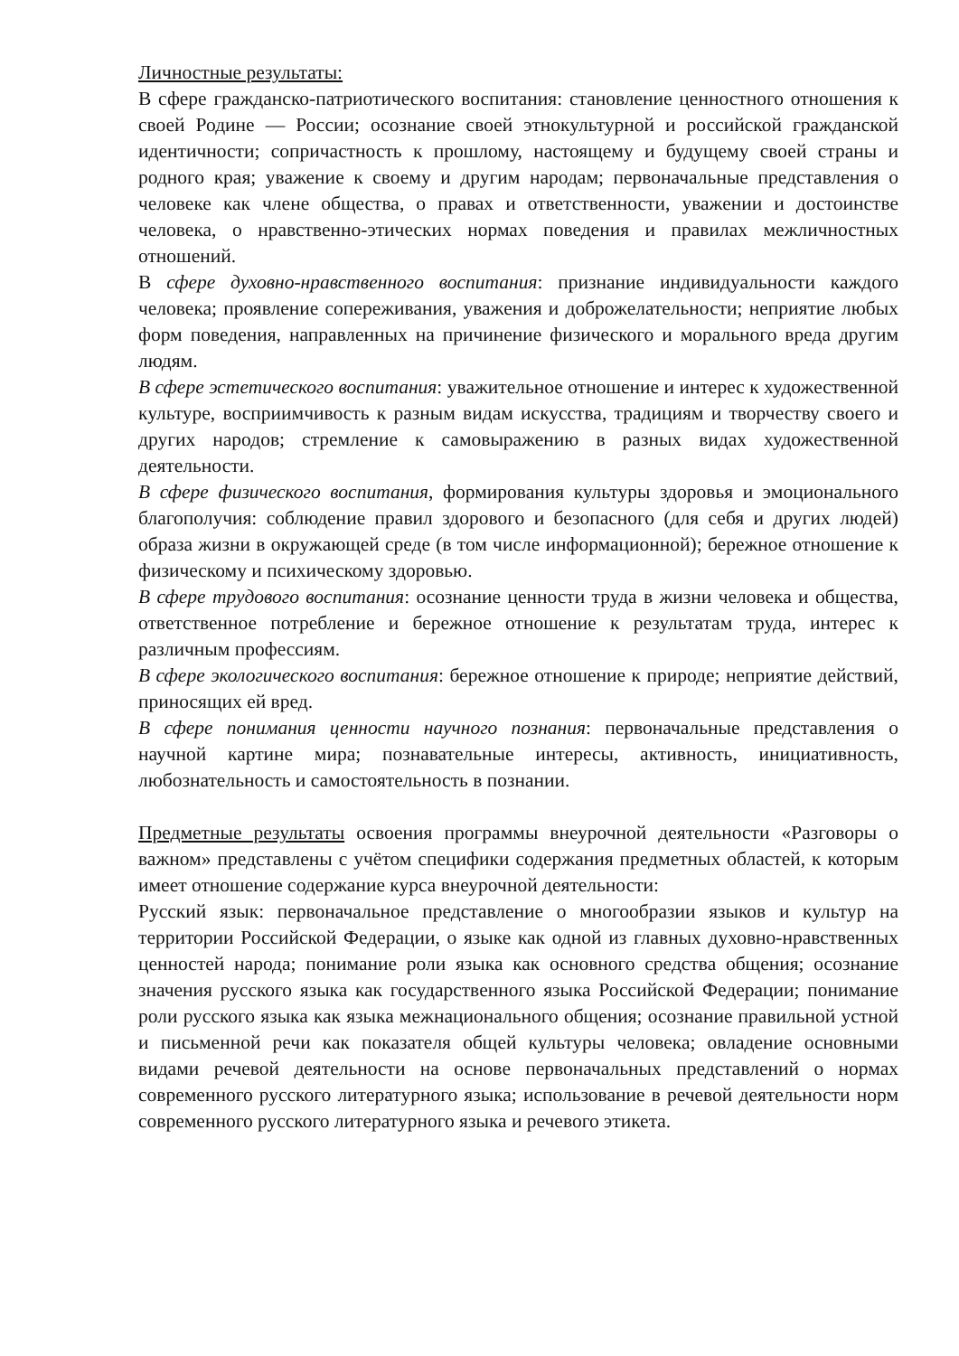Личностные результаты:
В сфере гражданско-патриотического воспитания: становление ценностного отношения к своей Родине — России; осознание своей этнокультурной и российской гражданской идентичности; сопричастность к прошлому, настоящему и будущему своей страны и родного края; уважение к своему и другим народам; первоначальные представления о человеке как члене общества, о правах и ответственности, уважении и достоинстве человека, о нравственно-этических нормах поведения и правилах межличностных отношений.
В сфере духовно-нравственного воспитания: признание индивидуальности каждого человека; проявление сопереживания, уважения и доброжелательности; неприятие любых форм поведения, направленных на причинение физического и морального вреда другим людям.
В сфере эстетического воспитания: уважительное отношение и интерес к художественной культуре, восприимчивость к разным видам искусства, традициям и творчеству своего и других народов; стремление к самовыражению в разных видах художественной деятельности.
В сфере физического воспитания, формирования культуры здоровья и эмоционального благополучия: соблюдение правил здорового и безопасного (для себя и других людей) образа жизни в окружающей среде (в том числе информационной); бережное отношение к физическому и психическому здоровью.
В сфере трудового воспитания: осознание ценности труда в жизни человека и общества, ответственное потребление и бережное отношение к результатам труда, интерес к различным профессиям.
В сфере экологического воспитания: бережное отношение к природе; неприятие действий, приносящих ей вред.
В сфере понимания ценности научного познания: первоначальные представления о научной картине мира; познавательные интересы, активность, инициативность, любознательность и самостоятельность в познании.
Предметные результаты освоения программы внеурочной деятельности «Разговоры о важном» представлены с учётом специфики содержания предметных областей, к которым имеет отношение содержание курса внеурочной деятельности:
Русский язык: первоначальное представление о многообразии языков и культур на территории Российской Федерации, о языке как одной из главных духовно-нравственных ценностей народа; понимание роли языка как основного средства общения; осознание значения русского языка как государственного языка Российской Федерации; понимание роли русского языка как языка межнационального общения; осознание правильной устной и письменной речи как показателя общей культуры человека; овладение основными видами речевой деятельности на основе первоначальных представлений о нормах современного русского литературного языка; использование в речевой деятельности норм современного русского литературного языка и речевого этикета.